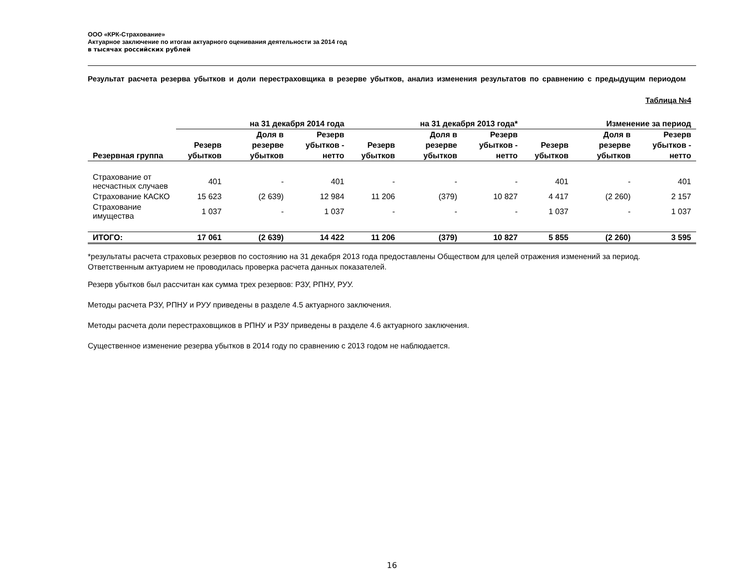ООО «КРК-Страхование»
Актуарное заключение по итогам актуарного оценивания деятельности за 2014 год
в тысячах российских рублей
Результат расчета резерва убытков и доли перестраховщика в резерве убытков, анализ изменения результатов по сравнению с предыдущим периодом
Таблица №4
| | на 31 декабря 2014 года | | | на 31 декабря 2013 года* | | | Изменение за период | | |
| --- | --- | --- | --- | --- | --- | --- | --- | --- | --- |
| Резервная группа | Резерв убытков | Доля в резерве убытков | Резерв убытков - нетто | Резерв убытков | Доля в резерве убытков | Резерв убытков - нетто | Резерв убытков | Доля в резерве убытков | Резерв убытков - нетто |
| Страхование от несчастных случаев | 401 | - | 401 | - | - | - | 401 | - | 401 |
| Страхование КАСКО | 15 623 | (2 639) | 12 984 | 11 206 | (379) | 10 827 | 4 417 | (2 260) | 2 157 |
| Страхование имущества | 1 037 | - | 1 037 | - | - | - | 1 037 | - | 1 037 |
| ИТОГО: | 17 061 | (2 639) | 14 422 | 11 206 | (379) | 10 827 | 5 855 | (2 260) | 3 595 |
*результаты расчета страховых резервов по состоянию на 31 декабря 2013 года предоставлены Обществом для целей отражения изменений за период. Ответственным актуарием не проводилась проверка расчета данных показателей.
Резерв убытков был рассчитан как сумма трех резервов: РЗУ, РПНУ, РУУ.
Методы расчета РЗУ, РПНУ и РУУ приведены в разделе 4.5 актуарного заключения.
Методы расчета доли перестраховщиков в РПНУ и РЗУ приведены в разделе 4.6 актуарного заключения.
Существенное изменение резерва убытков в 2014 году по сравнению с 2013 годом не наблюдается.
16